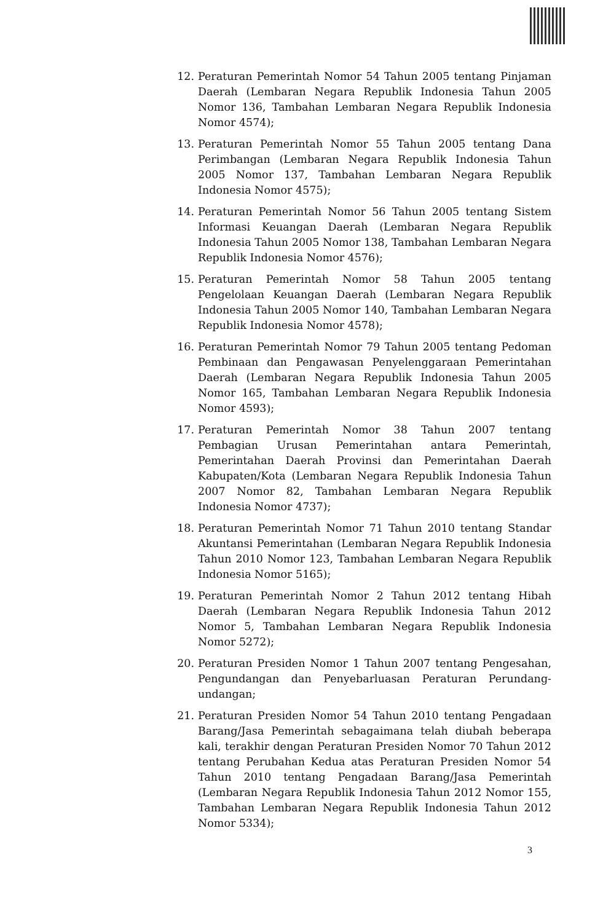12. Peraturan Pemerintah Nomor 54 Tahun 2005 tentang Pinjaman Daerah (Lembaran Negara Republik Indonesia Tahun 2005 Nomor 136, Tambahan Lembaran Negara Republik Indonesia Nomor 4574);
13. Peraturan Pemerintah Nomor 55 Tahun 2005 tentang Dana Perimbangan (Lembaran Negara Republik Indonesia Tahun 2005 Nomor 137, Tambahan Lembaran Negara Republik Indonesia Nomor 4575);
14. Peraturan Pemerintah Nomor 56 Tahun 2005 tentang Sistem Informasi Keuangan Daerah (Lembaran Negara Republik Indonesia Tahun 2005 Nomor 138, Tambahan Lembaran Negara Republik Indonesia Nomor 4576);
15. Peraturan Pemerintah Nomor 58 Tahun 2005 tentang Pengelolaan Keuangan Daerah (Lembaran Negara Republik Indonesia Tahun 2005 Nomor 140, Tambahan Lembaran Negara Republik Indonesia Nomor 4578);
16. Peraturan Pemerintah Nomor 79 Tahun 2005 tentang Pedoman Pembinaan dan Pengawasan Penyelenggaraan Pemerintahan Daerah (Lembaran Negara Republik Indonesia Tahun 2005 Nomor 165, Tambahan Lembaran Negara Republik Indonesia Nomor 4593);
17. Peraturan Pemerintah Nomor 38 Tahun 2007 tentang Pembagian Urusan Pemerintahan antara Pemerintah, Pemerintahan Daerah Provinsi dan Pemerintahan Daerah Kabupaten/Kota (Lembaran Negara Republik Indonesia Tahun 2007 Nomor 82, Tambahan Lembaran Negara Republik Indonesia Nomor 4737);
18. Peraturan Pemerintah Nomor 71 Tahun 2010 tentang Standar Akuntansi Pemerintahan (Lembaran Negara Republik Indonesia Tahun 2010 Nomor 123, Tambahan Lembaran Negara Republik Indonesia Nomor 5165);
19. Peraturan Pemerintah Nomor 2 Tahun 2012 tentang Hibah Daerah (Lembaran Negara Republik Indonesia Tahun 2012 Nomor 5, Tambahan Lembaran Negara Republik Indonesia Nomor 5272);
20. Peraturan Presiden Nomor 1 Tahun 2007 tentang Pengesahan, Pengundangan dan Penyebarluasan Peraturan Perundang-undangan;
21. Peraturan Presiden Nomor 54 Tahun 2010 tentang Pengadaan Barang/Jasa Pemerintah sebagaimana telah diubah beberapa kali, terakhir dengan Peraturan Presiden Nomor 70 Tahun 2012 tentang Perubahan Kedua atas Peraturan Presiden Nomor 54 Tahun 2010 tentang Pengadaan Barang/Jasa Pemerintah (Lembaran Negara Republik Indonesia Tahun 2012 Nomor 155, Tambahan Lembaran Negara Republik Indonesia Tahun 2012 Nomor 5334);
3